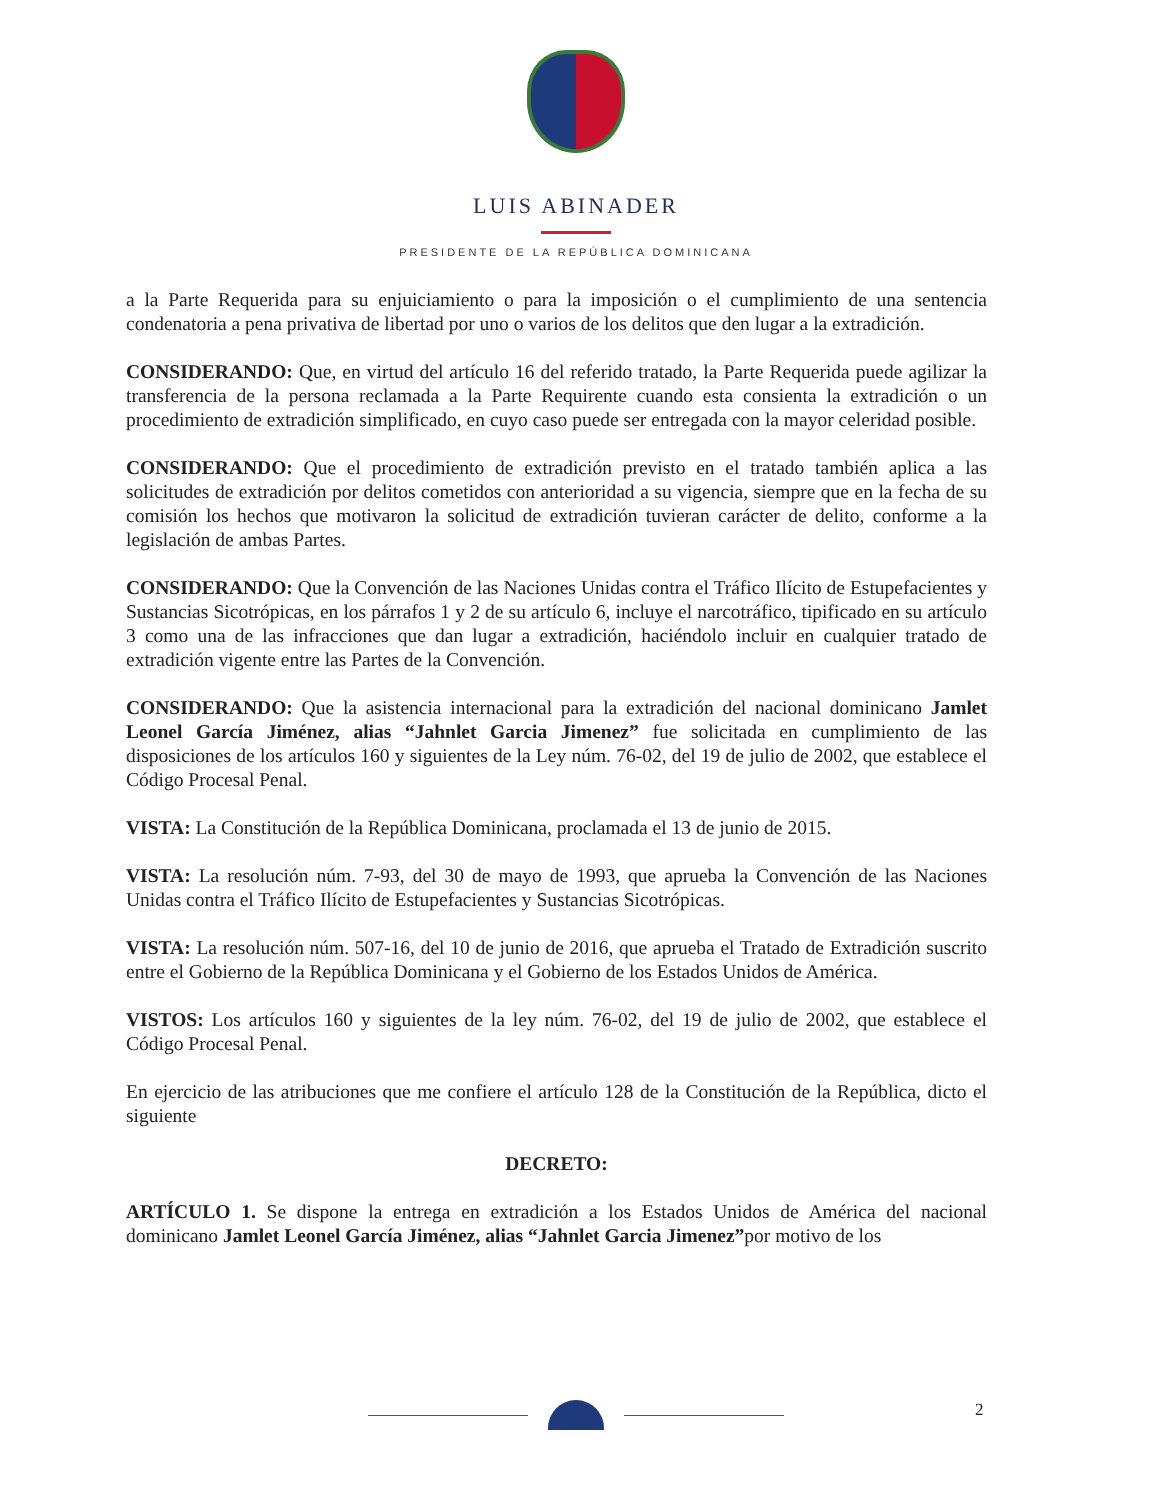LUIS ABINADER
PRESIDENTE DE LA REPÚBLICA DOMINICANA
a la Parte Requerida para su enjuiciamiento o para la imposición o el cumplimiento de una sentencia condenatoria a pena privativa de libertad por uno o varios de los delitos que den lugar a la extradición.
CONSIDERANDO: Que, en virtud del artículo 16 del referido tratado, la Parte Requerida puede agilizar la transferencia de la persona reclamada a la Parte Requirente cuando esta consienta la extradición o un procedimiento de extradición simplificado, en cuyo caso puede ser entregada con la mayor celeridad posible.
CONSIDERANDO: Que el procedimiento de extradición previsto en el tratado también aplica a las solicitudes de extradición por delitos cometidos con anterioridad a su vigencia, siempre que en la fecha de su comisión los hechos que motivaron la solicitud de extradición tuvieran carácter de delito, conforme a la legislación de ambas Partes.
CONSIDERANDO: Que la Convención de las Naciones Unidas contra el Tráfico Ilícito de Estupefacientes y Sustancias Sicotrópicas, en los párrafos 1 y 2 de su artículo 6, incluye el narcotráfico, tipificado en su artículo 3 como una de las infracciones que dan lugar a extradición, haciéndolo incluir en cualquier tratado de extradición vigente entre las Partes de la Convención.
CONSIDERANDO: Que la asistencia internacional para la extradición del nacional dominicano Jamlet Leonel García Jiménez, alias “Jahnlet Garcia Jimenez” fue solicitada en cumplimiento de las disposiciones de los artículos 160 y siguientes de la Ley núm. 76-02, del 19 de julio de 2002, que establece el Código Procesal Penal.
VISTA: La Constitución de la República Dominicana, proclamada el 13 de junio de 2015.
VISTA: La resolución núm. 7-93, del 30 de mayo de 1993, que aprueba la Convención de las Naciones Unidas contra el Tráfico Ilícito de Estupefacientes y Sustancias Sicotrópicas.
VISTA: La resolución núm. 507-16, del 10 de junio de 2016, que aprueba el Tratado de Extradición suscrito entre el Gobierno de la República Dominicana y el Gobierno de los Estados Unidos de América.
VISTOS: Los artículos 160 y siguientes de la ley núm. 76-02, del 19 de julio de 2002, que establece el Código Procesal Penal.
En ejercicio de las atribuciones que me confiere el artículo 128 de la Constitución de la República, dicto el siguiente
DECRETO:
ARTÍCULO 1. Se dispone la entrega en extradición a los Estados Unidos de América del nacional dominicano Jamlet Leonel García Jiménez, alias “Jahnlet Garcia Jimenez”por motivo de los
2